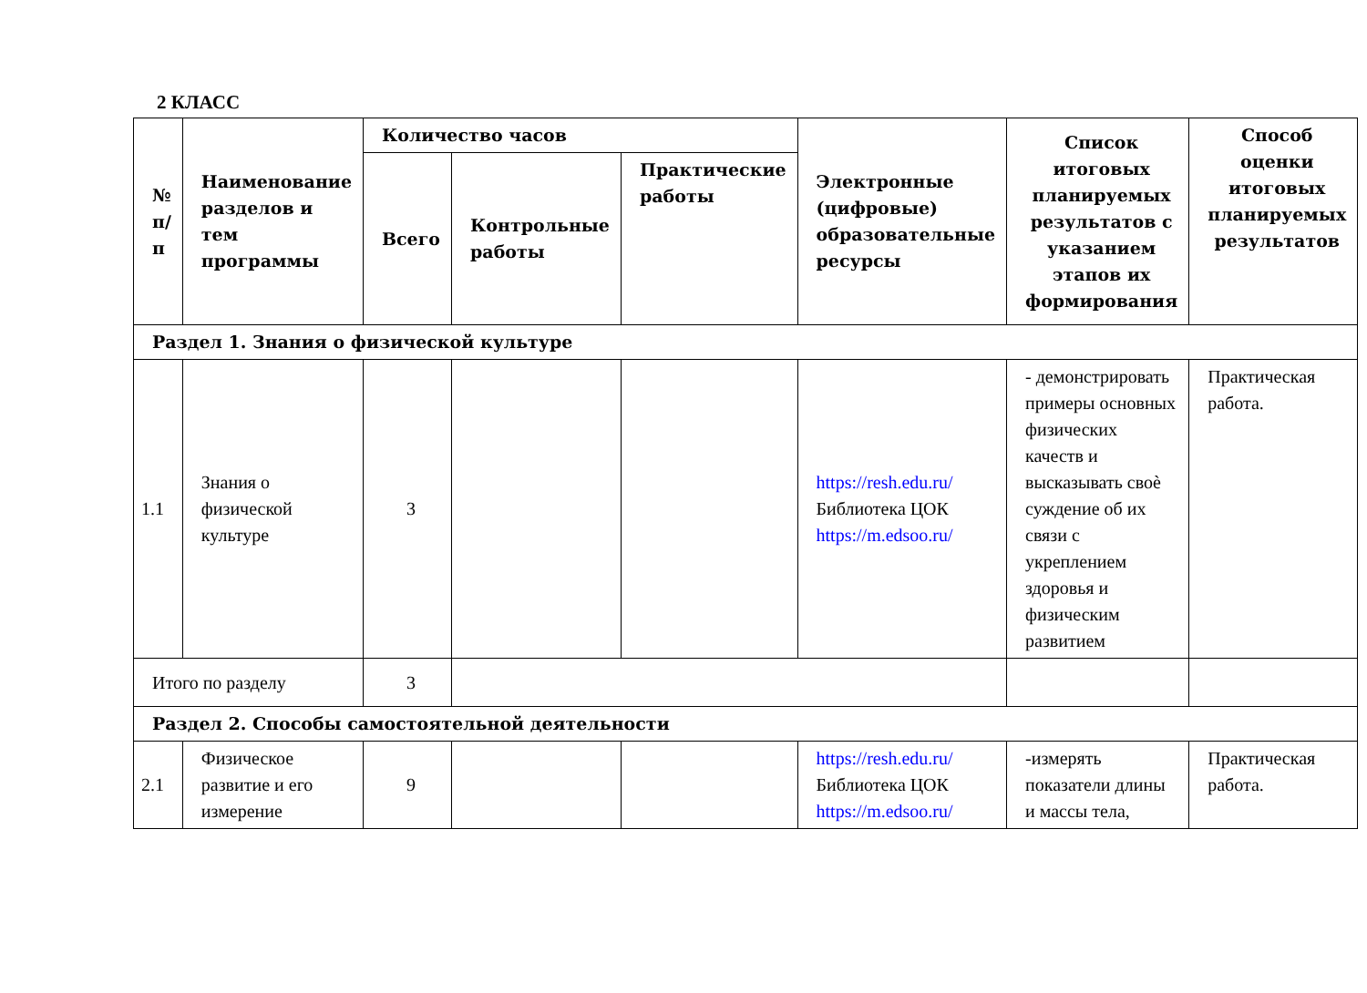2 КЛАСС
| № п/п | Наименование разделов и тем программы | Количество часов | | | Электронные (цифровые) образовательные ресурсы | Список итоговых планируемых результатов с указанием этапов их формирования | Способ оценки итоговых планируемых результатов |
| --- | --- | --- | --- | --- | --- | --- | --- |
| | | Всего | Контрольные работы | Практические работы | | | |
| Раздел 1. Знания о физической культуре | | | | | | | |
| 1.1 | Знания о физической культуре | 3 | | | https://resh.edu.ru/ Библиотека ЦОК https://m.edsoo.ru/ | - демонстрировать примеры основных физических качеств и высказывать своѐ суждение об их связи с укреплением здоровья и физическим развитием | Практическая работа. |
| Итого по разделу | | 3 | | | | | |
| Раздел 2. Способы самостоятельной деятельности | | | | | | | |
| 2.1 | Физическое развитие и его измерение | 9 | | | https://resh.edu.ru/ Библиотека ЦОК https://m.edsoo.ru/ | -измерять показатели длины и массы тела, | Практическая работа. |